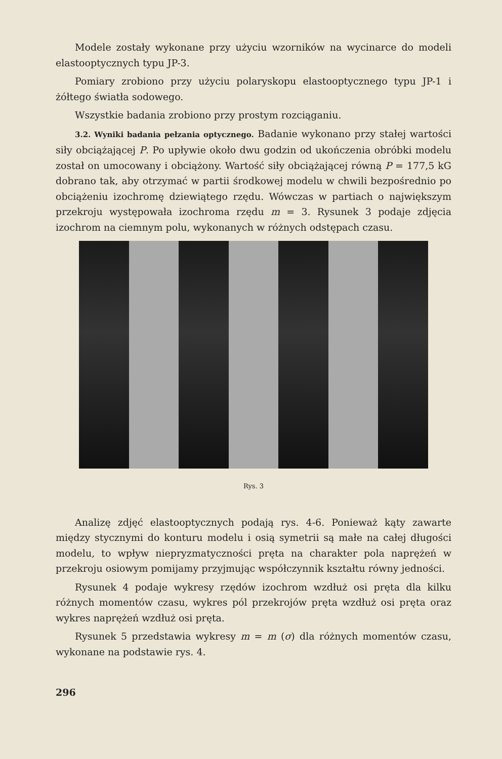Modele zostały wykonane przy użyciu wzorników na wycinarce do modeli elastooptycznych typu JP-3.
Pomiary zrobiono przy użyciu polaryskopu elastooptycznego typu JP-1 i żółtego światła sodowego.
Wszystkie badania zrobiono przy prostym rozciąganiu.
3.2. Wyniki badania pełzania optycznego. Badanie wykonano przy stałej wartości siły obciążającej P. Po upływie około dwu godzin od ukończenia obróbki modelu został on umocowany i obciążony. Wartość siły obciążającej równą P = 177,5 kG dobrano tak, aby otrzymać w partii środkowej modelu w chwili bezpośrednio po obciążeniu izochromę dziewiątego rzędu. Wówczas w partiach o największym przekroju występowała izochroma rzędu m = 3. Rysunek 3 podaje zdjęcia izochrom na ciemnym polu, wykonanych w różnych odstępach czasu.
Rys. 3
Analizę zdjęć elastooptycznych podają rys. 4-6. Ponieważ kąty zawarte między stycznymi do konturu modelu i osią symetrii są małe na całej długości modelu, to wpływ niepryzmatyczności pręta na charakter pola naprężeń w przekroju osiowym pomijamy przyjmując współczynnik kształtu równy jedności.
Rysunek 4 podaje wykresy rzędów izochrom wzdłuż osi pręta dla kilku różnych momentów czasu, wykres pól przekrojów pręta wzdłuż osi pręta oraz wykres naprężeń wzdłuż osi pręta.
Rysunek 5 przedstawia wykresy m = m (σ) dla różnych momentów czasu, wykonane na podstawie rys. 4.
296